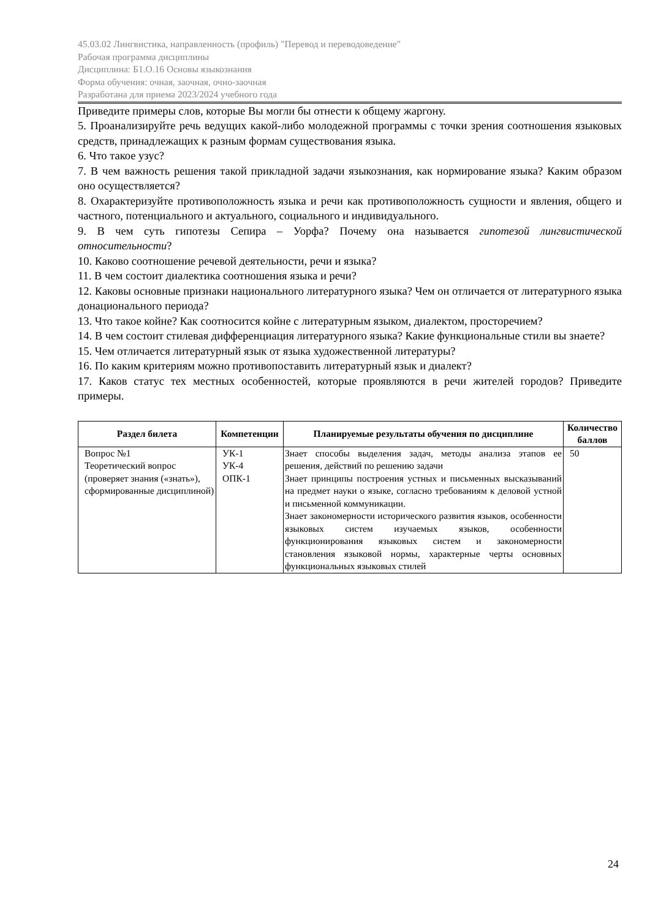45.03.02 Лингвистика, направленность (профиль) "Перевод и переводоведение"
Рабочая программа дисциплины
Дисциплина: Б1.О.16 Основы языкознания
Форма обучения: очная, заочная, очно-заочная
Разработана для приема 2023/2024 учебного года
Приведите примеры слов, которые Вы могли бы отнести к общему жаргону.
5. Проанализируйте речь ведущих какой-либо молодежной программы с точки зрения соотношения языковых средств, принадлежащих к разным формам существования языка.
6. Что такое узус?
7. В чем важность решения такой прикладной задачи языкознания, как нормирование языка? Каким образом оно осуществляется?
8. Охарактеризуйте противоположность языка и речи как противоположность сущности и явления, общего и частного, потенциального и актуального, социального и индивидуального.
9. В чем суть гипотезы Сепира – Уорфа? Почему она называется гипотезой лингвистической относительности?
10. Каково соотношение речевой деятельности, речи и языка?
11. В чем состоит диалектика соотношения языка и речи?
12. Каковы основные признаки национального литературного языка? Чем он отличается от литературного языка донационального периода?
13. Что такое койне? Как соотносится койне с литературным языком, диалектом, просторечием?
14. В чем состоит стилевая дифференциация литературного языка? Какие функциональные стили вы знаете?
15. Чем отличается литературный язык от языка художественной литературы?
16. По каким критериям можно противопоставить литературный язык и диалект?
17. Каков статус тех местных особенностей, которые проявляются в речи жителей городов? Приведите примеры.
| Раздел билета | Компетенции | Планируемые результаты обучения по дисциплине | Количество баллов |
| --- | --- | --- | --- |
| Вопрос №1 Теоретический вопрос (проверяет знания («знать»), сформированные дисциплиной) | УК-1 УК-4 ОПК-1 | Знает способы выделения задач, методы анализа этапов ее решения, действий по решению задачи Знает принципы построения устных и письменных высказываний на предмет науки о языке, согласно требованиям к деловой устной и письменной коммуникации. Знает закономерности исторического развития языков, особенности языковых систем изучаемых языков, особенности функционирования языковых систем и закономерности становления языковой нормы, характерные черты основных функциональных языковых стилей | 50 |
24